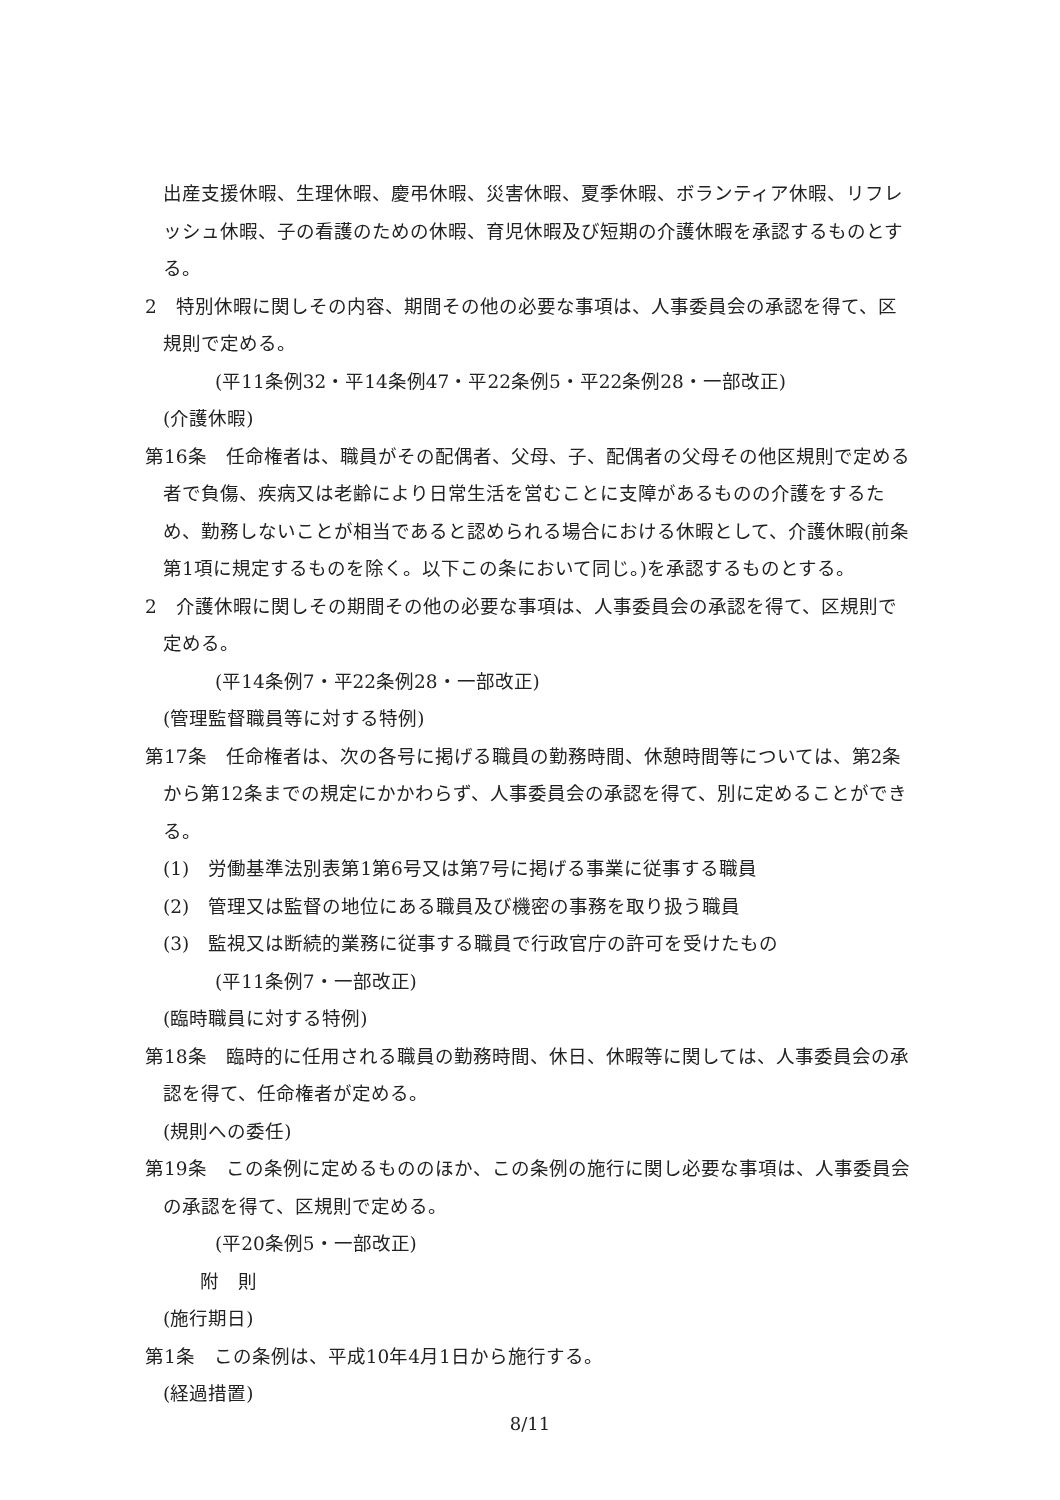出産支援休暇、生理休暇、慶弔休暇、災害休暇、夏季休暇、ボランティア休暇、リフレッシュ休暇、子の看護のための休暇、育児休暇及び短期の介護休暇を承認するものとする。
2　特別休暇に関しその内容、期間その他の必要な事項は、人事委員会の承認を得て、区規則で定める。
(平11条例32・平14条例47・平22条例5・平22条例28・一部改正)
(介護休暇)
第16条　任命権者は、職員がその配偶者、父母、子、配偶者の父母その他区規則で定める者で負傷、疾病又は老齢により日常生活を営むことに支障があるものの介護をするため、勤務しないことが相当であると認められる場合における休暇として、介護休暇(前条第1項に規定するものを除く。以下この条において同じ。)を承認するものとする。
2　介護休暇に関しその期間その他の必要な事項は、人事委員会の承認を得て、区規則で定める。
(平14条例7・平22条例28・一部改正)
(管理監督職員等に対する特例)
第17条　任命権者は、次の各号に掲げる職員の勤務時間、休憩時間等については、第2条から第12条までの規定にかかわらず、人事委員会の承認を得て、別に定めることができる。
(1)　労働基準法別表第1第6号又は第7号に掲げる事業に従事する職員
(2)　管理又は監督の地位にある職員及び機密の事務を取り扱う職員
(3)　監視又は断続的業務に従事する職員で行政官庁の許可を受けたもの
(平11条例7・一部改正)
(臨時職員に対する特例)
第18条　臨時的に任用される職員の勤務時間、休日、休暇等に関しては、人事委員会の承認を得て、任命権者が定める。
(規則への委任)
第19条　この条例に定めるもののほか、この条例の施行に関し必要な事項は、人事委員会の承認を得て、区規則で定める。
(平20条例5・一部改正)
附　則
(施行期日)
第1条　この条例は、平成10年4月1日から施行する。
(経過措置)
8/11